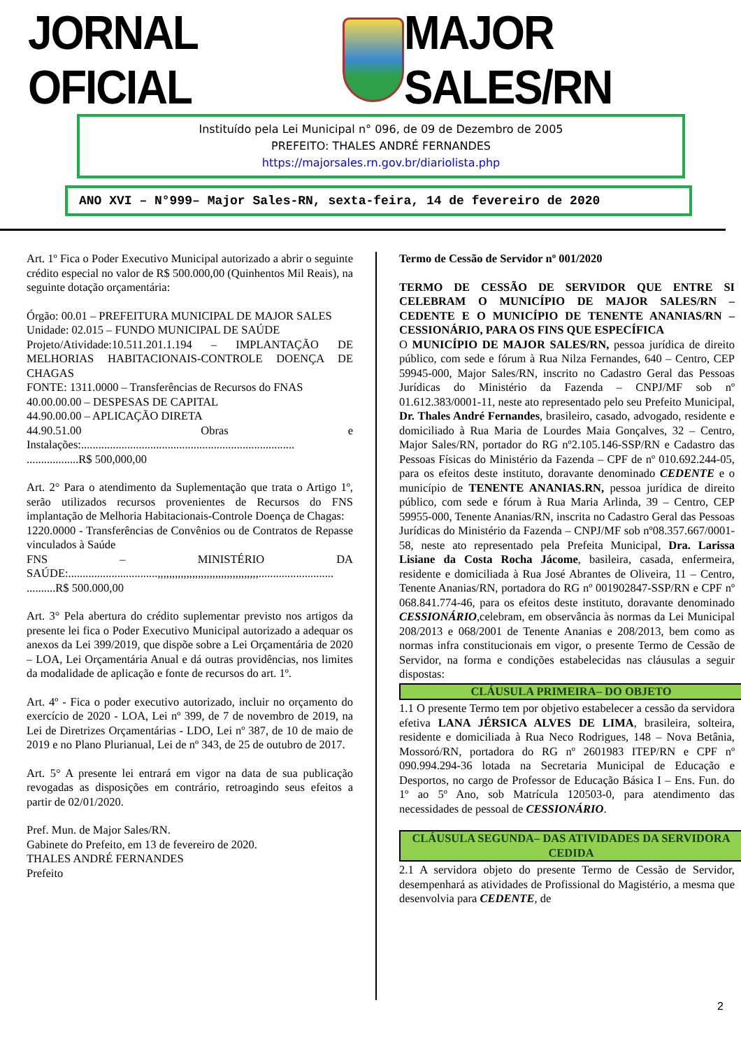JORNAL OFICIAL MAJOR SALES/RN
Instituído pela Lei Municipal n° 096, de 09 de Dezembro de 2005
PREFEITO: THALES ANDRÉ FERNANDES
https://majorsales.rn.gov.br/diariolista.php
ANO XVI – N°999– Major Sales-RN, sexta-feira, 14 de fevereiro de 2020
Art. 1º Fica o Poder Executivo Municipal autorizado a abrir o seguinte crédito especial no valor de R$ 500.000,00 (Quinhentos Mil Reais), na seguinte dotação orçamentária:
Órgão: 00.01 – PREFEITURA MUNICIPAL DE MAJOR SALES
Unidade: 02.015 – FUNDO MUNICIPAL DE SAÚDE
Projeto/Atividade:10.511.201.1.194 – IMPLANTAÇÃO DE MELHORIAS HABITACIONAIS-CONTROLE DOENÇA DE CHAGAS
FONTE: 1311.0000 – Transferências de Recursos do FNAS
40.00.00.00 – DESPESAS DE CAPITAL
44.90.00.00 – APLICAÇÃO DIRETA
44.90.51.00 Obras e Instalações:..........................................................................
..................R$ 500,000,00
Art. 2° Para o atendimento da Suplementação que trata o Artigo 1º, serão utilizados recursos provenientes de Recursos do FNS implantação de Melhoria Habitacionais-Controle Doença de Chagas:
1220.0000 - Transferências de Convênios ou de Contratos de Repasse vinculados à Saúde
FNS – MINISTÉRIO DA SAÚDE:...............................,,,,,,,,,,,,,,,,,,,,,,,,,,,,,,,,,,,..........................
..........R$ 500.000,00
Art. 3° Pela abertura do crédito suplementar previsto nos artigos da presente lei fica o Poder Executivo Municipal autorizado a adequar os anexos da Lei 399/2019, que dispõe sobre a Lei Orçamentária de 2020 – LOA, Lei Orçamentária Anual e dá outras providências, nos limites da modalidade de aplicação e fonte de recursos do art. 1º.
Art. 4º - Fica o poder executivo autorizado, incluir no orçamento do exercício de 2020 - LOA, Lei nº 399, de 7 de novembro de 2019, na Lei de Diretrizes Orçamentárias - LDO, Lei nº 387, de 10 de maio de 2019 e no Plano Plurianual, Lei de nº 343, de 25 de outubro de 2017.
Art. 5° A presente lei entrará em vigor na data de sua publicação revogadas as disposições em contrário, retroagindo seus efeitos a partir de 02/01/2020.
Pref. Mun. de Major Sales/RN.
Gabinete do Prefeito, em 13 de fevereiro de 2020.
THALES ANDRÉ FERNANDES
Prefeito
Termo de Cessão de Servidor nº 001/2020
TERMO DE CESSÃO DE SERVIDOR QUE ENTRE SI CELEBRAM O MUNICÍPIO DE MAJOR SALES/RN – CEDENTE E O MUNICÍPIO DE TENENTE ANANIAS/RN – CESSIONÁRIO, PARA OS FINS QUE ESPECÍFICA
O MUNICÍPIO DE MAJOR SALES/RN, pessoa jurídica de direito público, com sede e fórum à Rua Nilza Fernandes, 640 – Centro, CEP 59945-000, Major Sales/RN, inscrito no Cadastro Geral das Pessoas Jurídicas do Ministério da Fazenda – CNPJ/MF sob nº 01.612.383/0001-11, neste ato representado pelo seu Prefeito Municipal, Dr. Thales André Fernandes, brasileiro, casado, advogado, residente e domiciliado à Rua Maria de Lourdes Maia Gonçalves, 32 – Centro, Major Sales/RN, portador do RG nº2.105.146-SSP/RN e Cadastro das Pessoas Físicas do Ministério da Fazenda – CPF de nº 010.692.244-05, para os efeitos deste instituto, doravante denominado CEDENTE e o município de TENENTE ANANIAS.RN, pessoa jurídica de direito público, com sede e fórum à Rua Maria Arlinda, 39 – Centro, CEP 59955-000, Tenente Ananias/RN, inscrita no Cadastro Geral das Pessoas Jurídicas do Ministério da Fazenda – CNPJ/MF sob nº08.357.667/0001-58, neste ato representado pela Prefeita Municipal, Dra. Larissa Lisiane da Costa Rocha Jácome, basileira, casada, enfermeira, residente e domiciliada à Rua José Abrantes de Oliveira, 11 – Centro, Tenente Ananias/RN, portadora do RG nº 001902847-SSP/RN e CPF nº 068.841.774-46, para os efeitos deste instituto, doravante denominado CESSIONÁRIO,celebram, em observância às normas da Lei Municipal 208/2013 e 068/2001 de Tenente Ananias e 208/2013, bem como as normas infra constitucionais em vigor, o presente Termo de Cessão de Servidor, na forma e condições estabelecidas nas cláusulas a seguir dispostas:
CLÁUSULA PRIMEIRA– DO OBJETO
1.1 O presente Termo tem por objetivo estabelecer a cessão da servidora efetiva LANA JÉRSICA ALVES DE LIMA, brasileira, solteira, residente e domiciliada à Rua Neco Rodrigues, 148 – Nova Betânia, Mossoró/RN, portadora do RG nº 2601983 ITEP/RN e CPF nº 090.994.294-36 lotada na Secretaria Municipal de Educação e Desportos, no cargo de Professor de Educação Básica I – Ens. Fun. do 1º ao 5º Ano, sob Matrícula 120503-0, para atendimento das necessidades de pessoal de CESSIONÁRIO.
CLÁUSULA SEGUNDA– DAS ATIVIDADES DA SERVIDORA CEDIDA
2.1 A servidora objeto do presente Termo de Cessão de Servidor, desempenhará as atividades de Profissional do Magistério, a mesma que desenvolvia para CEDENTE, de
2